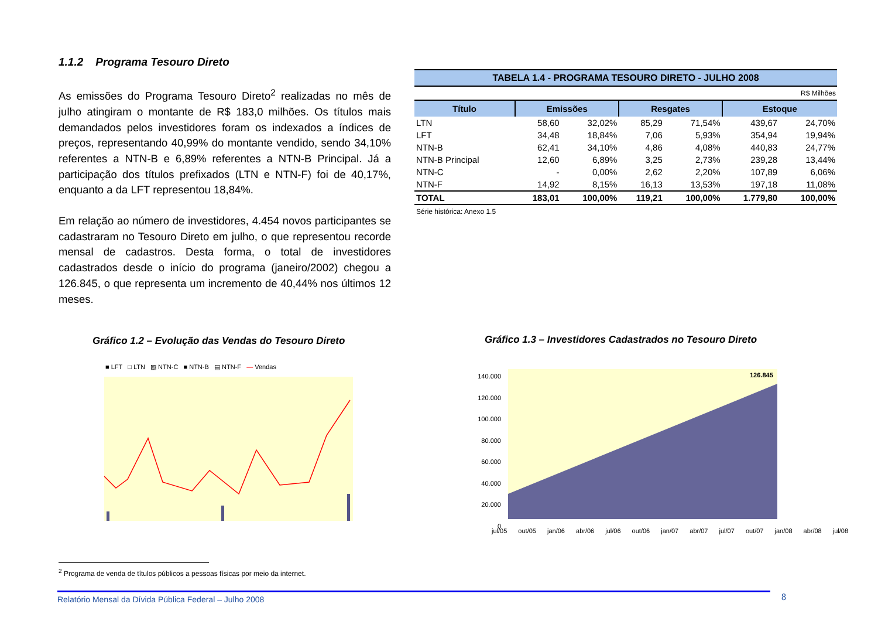1.1.2 Programa Tesouro Direto
As emissões do Programa Tesouro Direto<sup>2</sup> realizadas no mês de julho atingiram o montante de R$ 183,0 milhões. Os títulos mais demandados pelos investidores foram os indexados a índices de preços, representando 40,99% do montante vendido, sendo 34,10% referentes a NTN-B e 6,89% referentes a NTN-B Principal. Já a participação dos títulos prefixados (LTN e NTN-F) foi de 40,17%, enquanto a da LFT representou 18,84%.
Em relação ao número de investidores, 4.454 novos participantes se cadastraram no Tesouro Direto em julho, o que representou recorde mensal de cadastros. Desta forma, o total de investidores cadastrados desde o início do programa (janeiro/2002) chegou a 126.845, o que representa um incremento de 40,44% nos últimos 12 meses.
TABELA 1.4 - PROGRAMA TESOURO DIRETO - JULHO 2008
R$ Milhões
| Título | Emissões | | Resgates | | Estoque | |
| --- | --- | --- | --- | --- | --- | --- |
| LTN | 58,60 | 32,02% | 85,29 | 71,54% | 439,67 | 24,70% |
| LFT | 34,48 | 18,84% | 7,06 | 5,93% | 354,94 | 19,94% |
| NTN-B | 62,41 | 34,10% | 4,86 | 4,08% | 440,83 | 24,77% |
| NTN-B Principal | 12,60 | 6,89% | 3,25 | 2,73% | 239,28 | 13,44% |
| NTN-C | - | 0,00% | 2,62 | 2,20% | 107,89 | 6,06% |
| NTN-F | 14,92 | 8,15% | 16,13 | 13,53% | 197,18 | 11,08% |
| TOTAL | 183,01 | 100,00% | 119,21 | 100,00% | 1.779,80 | 100,00% |
Série histórica: Anexo 1.5
Gráfico 1.2 – Evolução das Vendas do Tesouro Direto
■ LFT □ LTN ▨ NTN-C ■ NTN-B ▤ NTN-F — Vendas
Gráfico 1.3 – Investidores Cadastrados no Tesouro Direto
140.000
120.000
100.000
80.000
60.000
40.000
20.000
0
126.845
jul/05 out/05 jan/06 abr/06 jul/06 out/06 jan/07 abr/07 jul/07 out/07 jan/08 abr/08 jul/08
<sup>2</sup> Programa de venda de títulos públicos a pessoas físicas por meio da internet.
Relatório Mensal da Dívida Pública Federal – Julho 2008 8